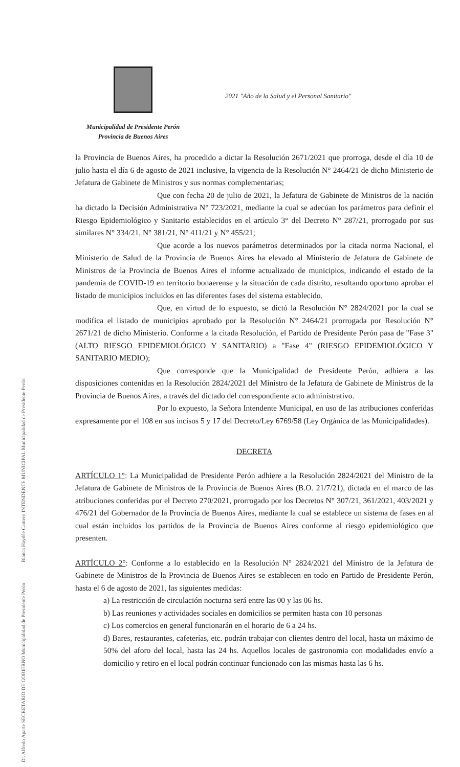Municipalidad de Presidente Perón
Provincia de Buenos Aires
2021 "Año de la Salud y el Personal Sanitario"
la Provincia de Buenos Aires, ha procedido a dictar la Resolución 2671/2021 que prorroga, desde el día 10 de julio hasta el día 6 de agosto de 2021 inclusive, la vigencia de la Resolución N° 2464/21 de dicho Ministerio de Jefatura de Gabinete de Ministros y sus normas complementarias;
Que con fecha 20 de julio de 2021, la Jefatura de Gabinete de Ministros de la nación ha dictado la Decisión Administrativa N° 723/2021, mediante la cual se adecúan los parámetros para definir el Riesgo Epidemiológico y Sanitario establecidos en el artículo 3° del Decreto N° 287/21, prorrogado por sus similares N° 334/21, N° 381/21, N° 411/21 y N° 455/21;
Que acorde a los nuevos parámetros determinados por la citada norma Nacional, el Ministerio de Salud de la Provincia de Buenos Aires ha elevado al Ministerio de Jefatura de Gabinete de Ministros de la Provincia de Buenos Aires el informe actualizado de municipios, indicando el estado de la pandemia de COVID-19 en territorio bonaerense y la situación de cada distrito, resultando oportuno aprobar el listado de municipios incluidos en las diferentes fases del sistema establecido.
Que, en virtud de lo expuesto, se dictó la Resolución N° 2824/2021 por la cual se modifica el listado de municipios aprobado por la Resolución N° 2464/21 prorrogada por Resolución N° 2671/21 de dicho Ministerio. Conforme a la citada Resolución, el Partido de Presidente Perón pasa de "Fase 3" (ALTO RIESGO EPIDEMIOLÓGICO Y SANITARIO) a "Fase 4" (RIESGO EPIDEMIOLÓGICO Y SANITARIO MEDIO);
Que corresponde que la Municipalidad de Presidente Perón, adhiera a las disposiciones contenidas en la Resolución 2824/2021 del Ministro de la Jefatura de Gabinete de Ministros de la Provincia de Buenos Aires, a través del dictado del correspondiente acto administrativo.
Por lo expuesto, la Señora Intendente Municipal, en uso de las atribuciones conferidas expresamente por el 108 en sus incisos 5 y 17 del Decreto/Ley 6769/58 (Ley Orgánica de las Municipalidades).
DECRETA
ARTÍCULO 1°: La Municipalidad de Presidente Perón adhiere a la Resolución 2824/2021 del Ministro de la Jefatura de Gabinete de Ministros de la Provincia de Buenos Aires (B.O. 21/7/21), dictada en el marco de las atribuciones conferidas por el Decreto 270/2021, prorrogado por los Decretos N° 307/21, 361/2021, 403/2021 y 476/21 del Gobernador de la Provincia de Buenos Aires, mediante la cual se establece un sistema de fases en al cual están incluidos los partidos de la Provincia de Buenos Aires conforme al riesgo epidemiológico que presenten.
ARTÍCULO 2°: Conforme a lo establecido en la Resolución N° 2824/2021 del Ministro de la Jefatura de Gabinete de Ministros de la Provincia de Buenos Aires se establecen en todo en Partido de Presidente Perón, hasta el 6 de agosto de 2021, las siguientes medidas:
a) La restricción de circulación nocturna será entre las 00 y las 06 hs.
b) Las reuniones y actividades sociales en domicilios se permiten hasta con 10 personas
c) Los comercios en general funcionarán en el horario de 6 a 24 hs.
d) Bares, restaurantes, cafeterías, etc. podrán trabajar con clientes dentro del local, hasta un máximo de 50% del aforo del local, hasta las 24 hs. Aquellos locales de gastronomia con modalidades envío a domicilio y retiro en el local podrán continuar funcionado con las mismas hasta las 6 hs.
Blanca Haydée Cantero INTENDENTE MUNICIPAL Municipalidad de Presidente Perón
Dr. Alfredo Aparte SECRETARIO DE GOBIERNO Municipalidad de Presidente Perón